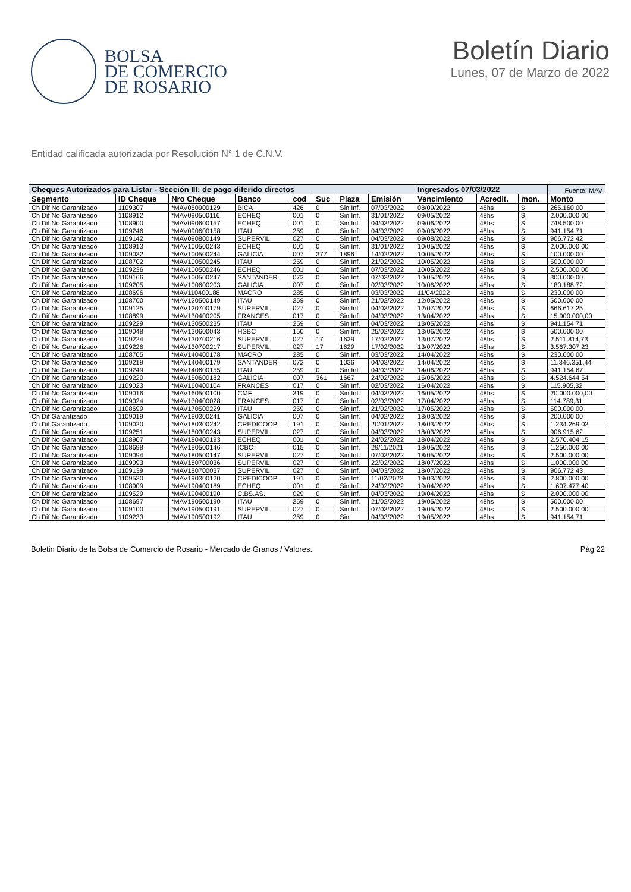BOLSA
DE COMERCIO
DE ROSARIO
Boletín Diario
Lunes, 07 de Marzo de 2022
Entidad calificada autorizada por Resolución N° 1 de C.N.V.
| Cheques Autorizados para Listar - Sección III: de pago diferido directos | | | | | | | | Ingresados 07/03/2022 | | | Fuente: MAV |
| --- | --- | --- | --- | --- | --- | --- | --- | --- | --- | --- | --- |
| Segmento | ID Cheque | Nro Cheque | Banco | cod | Suc | Plaza | Emisión | Vencimiento | Acredit. | mon. | Monto |
| Ch Dif No Garantizado | 1109307 | *MAV080900129 | BICA | 426 | 0 | Sin Inf. | 07/03/2022 | 08/09/2022 | 48hs | $ | 265.160,00 |
| Ch Dif No Garantizado | 1108912 | *MAV090500116 | ECHEQ | 001 | 0 | Sin Inf. | 31/01/2022 | 09/05/2022 | 48hs | $ | 2.000.000,00 |
| Ch Dif No Garantizado | 1108900 | *MAV090600157 | ECHEQ | 001 | 0 | Sin Inf. | 04/03/2022 | 09/06/2022 | 48hs | $ | 748.500,00 |
| Ch Dif No Garantizado | 1109246 | *MAV090600158 | ITAU | 259 | 0 | Sin Inf. | 04/03/2022 | 09/06/2022 | 48hs | $ | 941.154,71 |
| Ch Dif No Garantizado | 1109142 | *MAV090800149 | SUPERVIL. | 027 | 0 | Sin Inf. | 04/03/2022 | 09/08/2022 | 48hs | $ | 906.772,42 |
| Ch Dif No Garantizado | 1108913 | *MAV100500243 | ECHEQ | 001 | 0 | Sin Inf. | 31/01/2022 | 10/05/2022 | 48hs | $ | 2.000.000,00 |
| Ch Dif No Garantizado | 1109032 | *MAV100500244 | GALICIA | 007 | 377 | 1896 | 14/02/2022 | 10/05/2022 | 48hs | $ | 100.000,00 |
| Ch Dif No Garantizado | 1108702 | *MAV100500245 | ITAU | 259 | 0 | Sin Inf. | 21/02/2022 | 10/05/2022 | 48hs | $ | 500.000,00 |
| Ch Dif No Garantizado | 1109236 | *MAV100500246 | ECHEQ | 001 | 0 | Sin Inf. | 07/03/2022 | 10/05/2022 | 48hs | $ | 2.500.000,00 |
| Ch Dif No Garantizado | 1109166 | *MAV100500247 | SANTANDER | 072 | 0 | Sin Inf. | 07/03/2022 | 10/05/2022 | 48hs | $ | 300.000,00 |
| Ch Dif No Garantizado | 1109205 | *MAV100600203 | GALICIA | 007 | 0 | Sin Inf. | 02/03/2022 | 10/06/2022 | 48hs | $ | 180.188,72 |
| Ch Dif No Garantizado | 1108696 | *MAV110400188 | MACRO | 285 | 0 | Sin Inf. | 03/03/2022 | 11/04/2022 | 48hs | $ | 230.000,00 |
| Ch Dif No Garantizado | 1108700 | *MAV120500149 | ITAU | 259 | 0 | Sin Inf. | 21/02/2022 | 12/05/2022 | 48hs | $ | 500.000,00 |
| Ch Dif No Garantizado | 1109125 | *MAV120700179 | SUPERVIL. | 027 | 0 | Sin Inf. | 04/03/2022 | 12/07/2022 | 48hs | $ | 666.617,25 |
| Ch Dif No Garantizado | 1108899 | *MAV130400205 | FRANCES | 017 | 0 | Sin Inf. | 04/03/2022 | 13/04/2022 | 48hs | $ | 15.900.000,00 |
| Ch Dif No Garantizado | 1109229 | *MAV130500235 | ITAU | 259 | 0 | Sin Inf. | 04/03/2022 | 13/05/2022 | 48hs | $ | 941.154,71 |
| Ch Dif No Garantizado | 1109048 | *MAV130600043 | HSBC | 150 | 0 | Sin Inf. | 25/02/2022 | 13/06/2022 | 48hs | $ | 500.000,00 |
| Ch Dif No Garantizado | 1109224 | *MAV130700216 | SUPERVIL. | 027 | 17 | 1629 | 17/02/2022 | 13/07/2022 | 48hs | $ | 2.511.814,73 |
| Ch Dif No Garantizado | 1109226 | *MAV130700217 | SUPERVIL. | 027 | 17 | 1629 | 17/02/2022 | 13/07/2022 | 48hs | $ | 3.567.307,23 |
| Ch Dif No Garantizado | 1108705 | *MAV140400178 | MACRO | 285 | 0 | Sin Inf. | 03/03/2022 | 14/04/2022 | 48hs | $ | 230.000,00 |
| Ch Dif No Garantizado | 1109219 | *MAV140400179 | SANTANDER | 072 | 0 | 1036 | 04/03/2022 | 14/04/2022 | 48hs | $ | 11.346.351,44 |
| Ch Dif No Garantizado | 1109249 | *MAV140600155 | ITAU | 259 | 0 | Sin Inf. | 04/03/2022 | 14/06/2022 | 48hs | $ | 941.154,67 |
| Ch Dif No Garantizado | 1109220 | *MAV150600182 | GALICIA | 007 | 361 | 1667 | 24/02/2022 | 15/06/2022 | 48hs | $ | 4.524.644,54 |
| Ch Dif No Garantizado | 1109023 | *MAV160400104 | FRANCES | 017 | 0 | Sin Inf. | 02/03/2022 | 16/04/2022 | 48hs | $ | 115.905,32 |
| Ch Dif No Garantizado | 1109016 | *MAV160500100 | CMF | 319 | 0 | Sin Inf. | 04/03/2022 | 16/05/2022 | 48hs | $ | 20.000.000,00 |
| Ch Dif No Garantizado | 1109024 | *MAV170400028 | FRANCES | 017 | 0 | Sin Inf. | 02/03/2022 | 17/04/2022 | 48hs | $ | 114.789,31 |
| Ch Dif No Garantizado | 1108699 | *MAV170500229 | ITAU | 259 | 0 | Sin Inf. | 21/02/2022 | 17/05/2022 | 48hs | $ | 500.000,00 |
| Ch Dif Garantizado | 1109019 | *MAV180300241 | GALICIA | 007 | 0 | Sin Inf. | 04/02/2022 | 18/03/2022 | 48hs | $ | 200.000,00 |
| Ch Dif Garantizado | 1109020 | *MAV180300242 | CREDICOOP | 191 | 0 | Sin Inf. | 20/01/2022 | 18/03/2022 | 48hs | $ | 1.234.269,02 |
| Ch Dif No Garantizado | 1109251 | *MAV180300243 | SUPERVIL. | 027 | 0 | Sin Inf. | 04/03/2022 | 18/03/2022 | 48hs | $ | 906.915,62 |
| Ch Dif No Garantizado | 1108907 | *MAV180400193 | ECHEQ | 001 | 0 | Sin Inf. | 24/02/2022 | 18/04/2022 | 48hs | $ | 2.570.404,15 |
| Ch Dif No Garantizado | 1108698 | *MAV180500146 | ICBC | 015 | 0 | Sin Inf. | 29/11/2021 | 18/05/2022 | 48hs | $ | 1.250.000,00 |
| Ch Dif No Garantizado | 1109094 | *MAV180500147 | SUPERVIL. | 027 | 0 | Sin Inf. | 07/03/2022 | 18/05/2022 | 48hs | $ | 2.500.000,00 |
| Ch Dif No Garantizado | 1109093 | *MAV180700036 | SUPERVIL. | 027 | 0 | Sin Inf. | 22/02/2022 | 18/07/2022 | 48hs | $ | 1.000.000,00 |
| Ch Dif No Garantizado | 1109139 | *MAV180700037 | SUPERVIL. | 027 | 0 | Sin Inf. | 04/03/2022 | 18/07/2022 | 48hs | $ | 906.772,43 |
| Ch Dif No Garantizado | 1109530 | *MAV190300120 | CREDICOOP | 191 | 0 | Sin Inf. | 11/02/2022 | 19/03/2022 | 48hs | $ | 2.800.000,00 |
| Ch Dif No Garantizado | 1108909 | *MAV190400189 | ECHEQ | 001 | 0 | Sin Inf. | 24/02/2022 | 19/04/2022 | 48hs | $ | 1.607.477,40 |
| Ch Dif No Garantizado | 1109529 | *MAV190400190 | C.BS.AS. | 029 | 0 | Sin Inf. | 04/03/2022 | 19/04/2022 | 48hs | $ | 2.000.000,00 |
| Ch Dif No Garantizado | 1108697 | *MAV190500190 | ITAU | 259 | 0 | Sin Inf. | 21/02/2022 | 19/05/2022 | 48hs | $ | 500.000,00 |
| Ch Dif No Garantizado | 1109100 | *MAV190500191 | SUPERVIL. | 027 | 0 | Sin Inf. | 07/03/2022 | 19/05/2022 | 48hs | $ | 2.500.000,00 |
| Ch Dif No Garantizado | 1109233 | *MAV190500192 | ITAU | 259 | 0 | Sin | 04/03/2022 | 19/05/2022 | 48hs | $ | 941.154,71 |
Boletin Diario de la Bolsa de Comercio de Rosario - Mercado de Granos / Valores. Pág 22